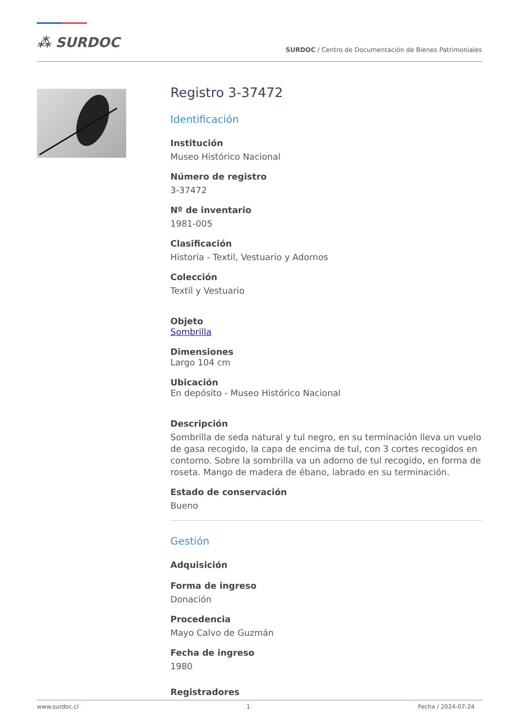⁂ SURDOC
SURDOC / Centro de Documentación de Bienes Patrimoniales
Registro 3-37472
Identificación
Institución
Museo Histórico Nacional
Número de registro
3-37472
Nº de inventario
1981-005
Clasificación
Historia - Textil, Vestuario y Adornos
Colección
Textil y Vestuario
Objeto
Sombrilla
Dimensiones
Largo 104 cm
Ubicación
En depósito - Museo Histórico Nacional
Descripción
Sombrilla de seda natural y tul negro, en su terminación lleva un vuelo de gasa recogido, la capa de encima de tul, con 3 cortes recogidos en contorno. Sobre la sombrilla va un adorno de tul recogido, en forma de roseta. Mango de madera de ébano, labrado en su terminación.
Estado de conservación
Bueno
Gestión
Adquisición
Forma de ingreso
Donación
Procedencia
Mayo Calvo de Guzmán
Fecha de ingreso
1980
Registradores
www.surdoc.cl 1 Fecha / 2024-07-24